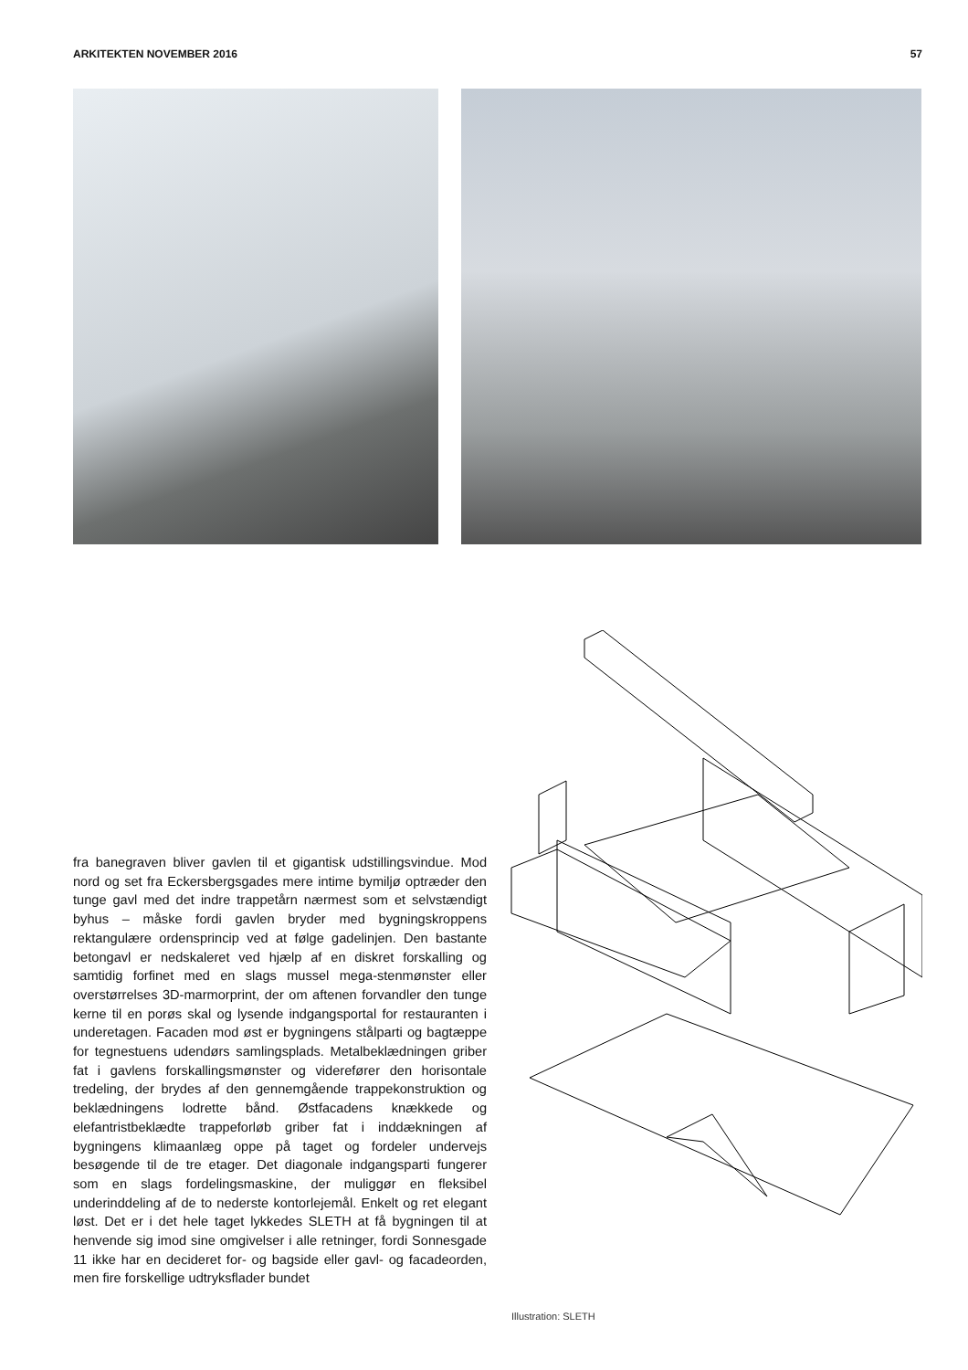ARKITEKTEN NOVEMBER 2016 57
fra banegraven bliver gavlen til et gigantisk udstillingsvindue. Mod nord og set fra Eckersbergsgades mere intime bymiljø optræder den tunge gavl med det indre trappetårn nærmest som et selvstændigt byhus – måske fordi gavlen bryder med bygningskroppens rektangulære ordensprincip ved at følge gadelinjen. Den bastante betongavl er nedskaleret ved hjælp af en diskret forskalling og samtidig forfinet med en slags mussel mega-stenmønster eller overstørrelses 3D-marmorprint, der om aftenen forvandler den tunge kerne til en porøs skal og lysende indgangsportal for restauranten i underetagen. Facaden mod øst er bygningens stålparti og bagtæppe for tegnestuens udendørs samlingsplads. Metalbeklædningen griber fat i gavlens forskallingsmønster og viderefører den horisontale tredeling, der brydes af den gennemgående trappekonstruktion og beklædningens lodrette bånd. Østfacadens knækkede og elefantristbeklædte trappeforløb griber fat i inddækningen af bygningens klimaanlæg oppe på taget og fordeler undervejs besøgende til de tre etager. Det diagonale indgangsparti fungerer som en slags fordelingsmaskine, der muliggør en fleksibel underinddeling af de to nederste kontorlejemål. Enkelt og ret elegant løst. Det er i det hele taget lykkedes SLETH at få bygningen til at henvende sig imod sine omgivelser i alle retninger, fordi Sonnesgade 11 ikke har en decideret for- og bagside eller gavl- og facadeorden, men fire forskellige udtryksflader bundet
Illustration: SLETH